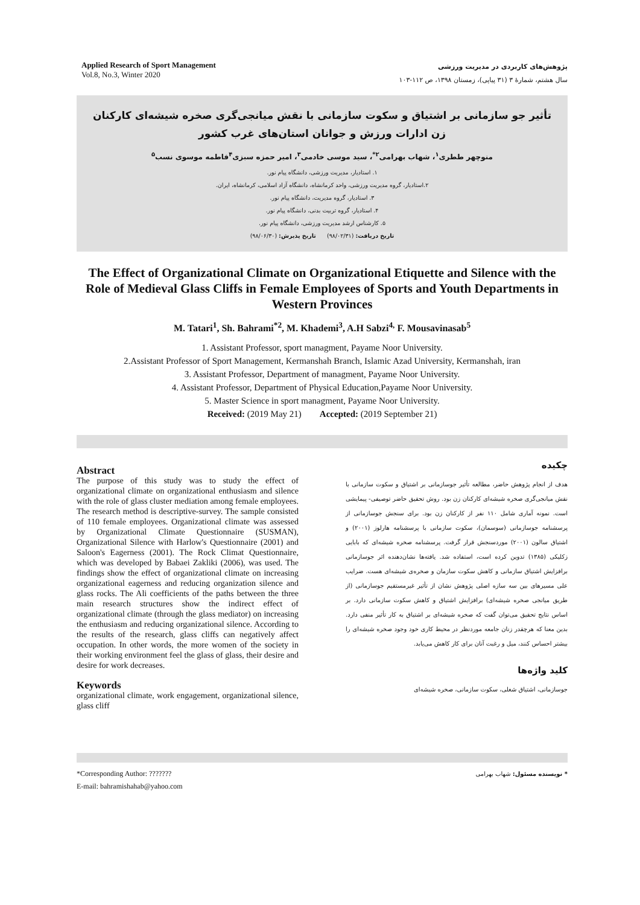Applied Research of Sport Management
Vol.8, No.3, Winter 2020
پژوهش‌های کاربردی در مدیریت ورزشی
سال هشتم، شمارهٔ ۳ (۳۱ پیاپی)، زمستان ۱۳۹۸، ص ۱۱۲-۱۰۳
تأثیر جو سازمانی بر اشتیاق و سکوت سازمانی با نقش میانجی‌گری صخره شیشه‌ای کارکنان زن ادارات ورزش و جوانان استان‌های غرب کشور
منوچهر ططری<sup>۱</sup>، شهاب بهرامی<sup>۲*</sup>، سید موسی خادمی<sup>۳</sup>، امیر حمزه سبزی<sup>۴</sup>فاطمه موسوی نسب<sup>۵</sup>
۱. استادیار، مدیریت ورزشی، دانشگاه پیام نور.
۲.استادیار، گروه مدیریت ورزشی، واحد کرمانشاه، دانشگاه آزاد اسلامی، کرمانشاه، ایران.
۳. استادیار، گروه مدیریت، دانشگاه پیام نور.
۴. استادیار، گروه تربیت بدنی، دانشگاه پیام نور.
۵. کارشناس ارشد مدیریت ورزشی، دانشگاه پیام نور.
تاریخ دریافت: (۹۸/۰۲/۳۱) تاریخ پذیرش: (۹۸/۰۶/۳۰)
The Effect of Organizational Climate on Organizational Etiquette and Silence with the Role of Medieval Glass Cliffs in Female Employees of Sports and Youth Departments in Western Provinces
M. Tatari<sup>1</sup>, Sh. Bahrami<sup>*2</sup>, M. Khademi<sup>3</sup>, A.H Sabzi<sup>4,</sup> F. Mousavinasab<sup>5</sup>
1. Assistant Professor, sport managment, Payame Noor University.
2.Assistant Professor of Sport Management, Kermanshah Branch, Islamic Azad University, Kermanshah, iran
3. Assistant Professor, Department of managment, Payame Noor University.
4. Assistant Professor, Department of Physical Education,Payame Noor University.
5. Master Science in sport managment, Payame Noor University.
Received: (2019 May 21) Accepted: (2019 September 21)
Abstract
The purpose of this study was to study the effect of organizational climate on organizational enthusiasm and silence with the role of glass cluster mediation among female employees. The research method is descriptive-survey. The sample consisted of 110 female employees. Organizational climate was assessed by Organizational Climate Questionnaire (SUSMAN), Organizational Silence with Harlow's Questionnaire (2001) and Saloon's Eagerness (2001). The Rock Climat Questionnaire, which was developed by Babaei Zakliki (2006), was used. The findings show the effect of organizational climate on increasing organizational eagerness and reducing organization silence and glass rocks. The Ali coefficients of the paths between the three main research structures show the indirect effect of organizational climate (through the glass mediator) on increasing the enthusiasm and reducing organizational silence. According to the results of the research, glass cliffs can negatively affect occupation. In other words, the more women of the society in their working environment feel the glass of glass, their desire and desire for work decreases.
Keywords
organizational climate, work engagement, organizational silence, glass cliff
چکیده
هدف از انجام پژوهش حاضر، مطالعه تأثیر جوسازمانی بر اشتیاق و سکوت سازمانی با نقش میانجی‌گری صخره شیشه‌ای کارکنان زن بود. روش تحقیق حاضر توصیفی- پیمایشی است. نمونه آماری شامل ۱۱۰ نفر از کارکنان زن بود. برای سنجش جوسازمانی از پرسشنامه جوسازمانی (سوسمان)، سکوت سازمانی با پرسشنامه هارلوز (۲۰۰۱) و اشتیاق سالون (۲۰۰۱) موردسنجش قرار گرفت. پرسشنامه صخره شیشه‌ای که بابایی زکلیکی (۱۳۸۵) تدوین کرده است، استفاده شد. یافته‌ها نشان‌دهنده اثر جوسازمانی برافزایش اشتیاق سازمانی و کاهش سکوت سازمان و صخره‌ی شیشه‌ای هست. ضرایب علی مسیرهای بین سه سازه اصلی پژوهش نشان از تأثیر غیرمستقیم جوسازمانی (از طریق میانجی صخره شیشه‌ای) برافزایش اشتیاق و کاهش سکوت سازمانی دارد. بر اساس نتایج تحقیق می‌توان گفت که صخره شیشه‌ای بر اشتیاق به کار تأثیر منفی دارد. بدین معنا که هرچقدر زنان جامعه موردنظر در محیط کاری خود وجود صخره شیشه‌ای را بیشتر احساس کنند، میل و رغبت آنان برای کار کاهش می‌یابد.
کلید واژه‌ها
جوسازمانی، اشتیاق شغلی، سکوت سازمانی، صخره شیشه‌ای
*Corresponding Author: ???????
E-mail: bahramishahab@yahoo.com
* نویسنده مسئول: شهاب بهرامی